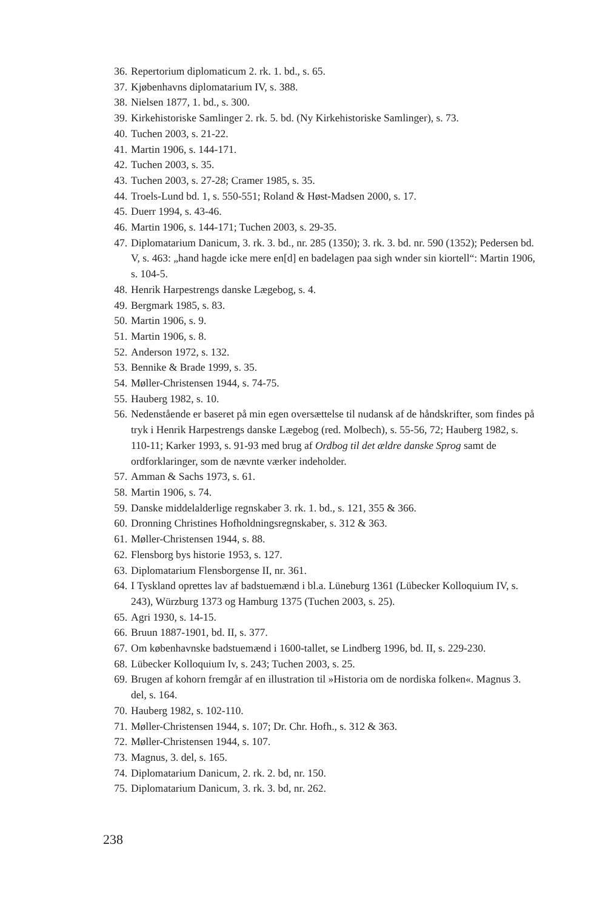36. Repertorium diplomaticum 2. rk. 1. bd., s. 65.
37. Kjøbenhavns diplomatarium IV, s. 388.
38. Nielsen 1877, 1. bd., s. 300.
39. Kirkehistoriske Samlinger 2. rk. 5. bd. (Ny Kirkehistoriske Samlinger), s. 73.
40. Tuchen 2003, s. 21-22.
41. Martin 1906, s. 144-171.
42. Tuchen 2003, s. 35.
43. Tuchen 2003, s. 27-28; Cramer 1985, s. 35.
44. Troels-Lund bd. 1, s. 550-551; Roland & Høst-Madsen 2000, s. 17.
45. Duerr 1994, s. 43-46.
46. Martin 1906, s. 144-171; Tuchen 2003, s. 29-35.
47. Diplomatarium Danicum, 3. rk. 3. bd., nr. 285 (1350); 3. rk. 3. bd. nr. 590 (1352); Pedersen bd. V, s. 463: „hand hagde icke mere en[d] en badelagen paa sigh wnder sin kiortell“: Martin 1906, s. 104-5.
48. Henrik Harpestrengs danske Lægebog, s. 4.
49. Bergmark 1985, s. 83.
50. Martin 1906, s. 9.
51. Martin 1906, s. 8.
52. Anderson 1972, s. 132.
53. Bennike & Brade 1999, s. 35.
54. Møller-Christensen 1944, s. 74-75.
55. Hauberg 1982, s. 10.
56. Nedenstående er baseret på min egen oversættelse til nudansk af de håndskrifter, som findes på tryk i Henrik Harpestrengs danske Lægebog (red. Molbech), s. 55-56, 72; Hauberg 1982, s. 110-11; Karker 1993, s. 91-93 med brug af Ordbog til det ældre danske Sprog samt de ordforklaringer, som de nævnte værker indeholder.
57. Amman & Sachs 1973, s. 61.
58. Martin 1906, s. 74.
59. Danske middelalderlige regnskaber 3. rk. 1. bd., s. 121, 355 & 366.
60. Dronning Christines Hofholdningsregnskaber, s. 312 & 363.
61. Møller-Christensen 1944, s. 88.
62. Flensborg bys historie 1953, s. 127.
63. Diplomatarium Flensborgense II, nr. 361.
64. I Tyskland oprettes lav af badstuemænd i bl.a. Lüneburg 1361 (Lübecker Kolloquium IV, s. 243), Würzburg 1373 og Hamburg 1375 (Tuchen 2003, s. 25).
65. Agri 1930, s. 14-15.
66. Bruun 1887-1901, bd. II, s. 377.
67. Om københavnske badstuemænd i 1600-tallet, se Lindberg 1996, bd. II, s. 229-230.
68. Lübecker Kolloquium Iv, s. 243; Tuchen 2003, s. 25.
69. Brugen af kohorn fremgår af en illustration til »Historia om de nordiska folken«. Magnus 3. del, s. 164.
70. Hauberg 1982, s. 102-110.
71. Møller-Christensen 1944, s. 107; Dr. Chr. Hofh., s. 312 & 363.
72. Møller-Christensen 1944, s. 107.
73. Magnus, 3. del, s. 165.
74. Diplomatarium Danicum, 2. rk. 2. bd, nr. 150.
75. Diplomatarium Danicum, 3. rk. 3. bd, nr. 262.
238